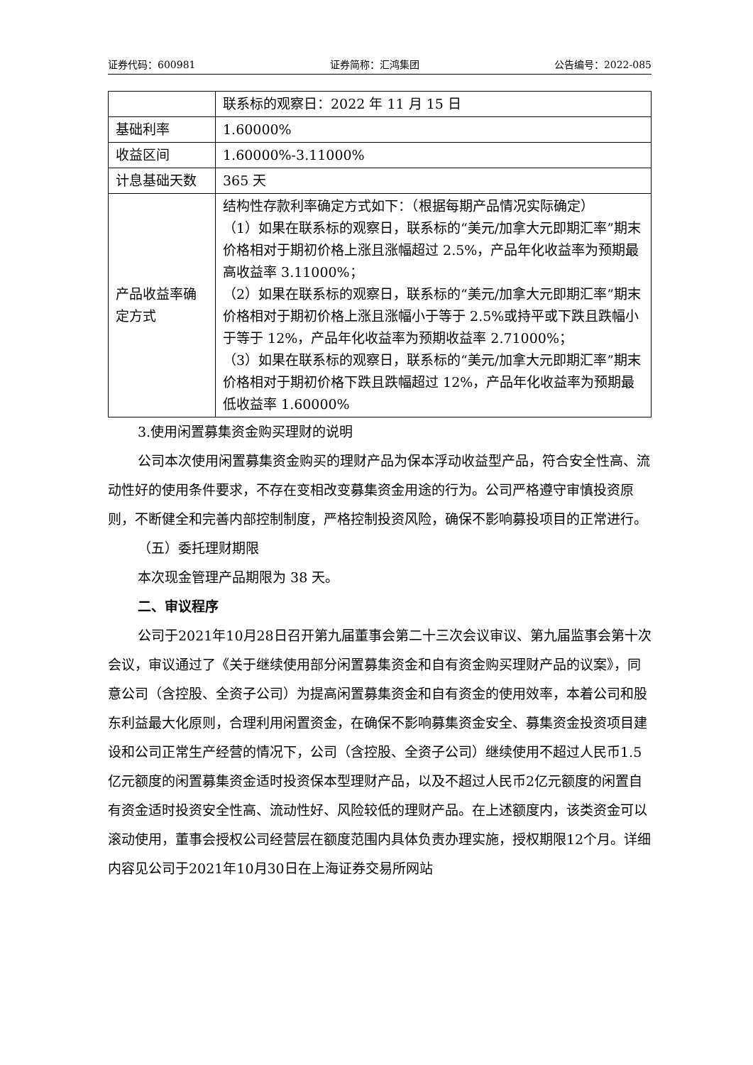证券代码：600981 证券简称：汇鸿集团 公告编号：2022-085
| | 联系标的观察日：2022 年 11 月 15 日 |
| 基础利率 | 1.60000% |
| 收益区间 | 1.60000%-3.11000% |
| 计息基础天数 | 365 天 |
| 产品收益率确定方式 | 结构性存款利率确定方式如下：（根据每期产品情况实际确定） （1）如果在联系标的观察日，联系标的“美元/加拿大元即期汇率”期末价格相对于期初价格上涨且涨幅超过 2.5%，产品年化收益率为预期最高收益率 3.11000%； （2）如果在联系标的观察日，联系标的“美元/加拿大元即期汇率”期末价格相对于期初价格上涨且涨幅小于等于 2.5%或持平或下跌且跌幅小于等于 12%，产品年化收益率为预期收益率 2.71000%； （3）如果在联系标的观察日，联系标的“美元/加拿大元即期汇率”期末价格相对于期初价格下跌且跌幅超过 12%，产品年化收益率为预期最低收益率 1.60000% |
3.使用闲置募集资金购买理财的说明
公司本次使用闲置募集资金购买的理财产品为保本浮动收益型产品，符合安全性高、流动性好的使用条件要求，不存在变相改变募集资金用途的行为。公司严格遵守审慎投资原则，不断健全和完善内部控制制度，严格控制投资风险，确保不影响募投项目的正常进行。
（五）委托理财期限
本次现金管理产品期限为 38 天。
二、审议程序
公司于2021年10月28日召开第九届董事会第二十三次会议审议、第九届监事会第十次会议，审议通过了《关于继续使用部分闲置募集资金和自有资金购买理财产品的议案》，同意公司（含控股、全资子公司）为提高闲置募集资金和自有资金的使用效率，本着公司和股东利益最大化原则，合理利用闲置资金，在确保不影响募集资金安全、募集资金投资项目建设和公司正常生产经营的情况下，公司（含控股、全资子公司）继续使用不超过人民币1.5亿元额度的闲置募集资金适时投资保本型理财产品，以及不超过人民币2亿元额度的闲置自有资金适时投资安全性高、流动性好、风险较低的理财产品。在上述额度内，该类资金可以滚动使用，董事会授权公司经营层在额度范围内具体负责办理实施，授权期限12个月。详细内容见公司于2021年10月30日在上海证券交易所网站